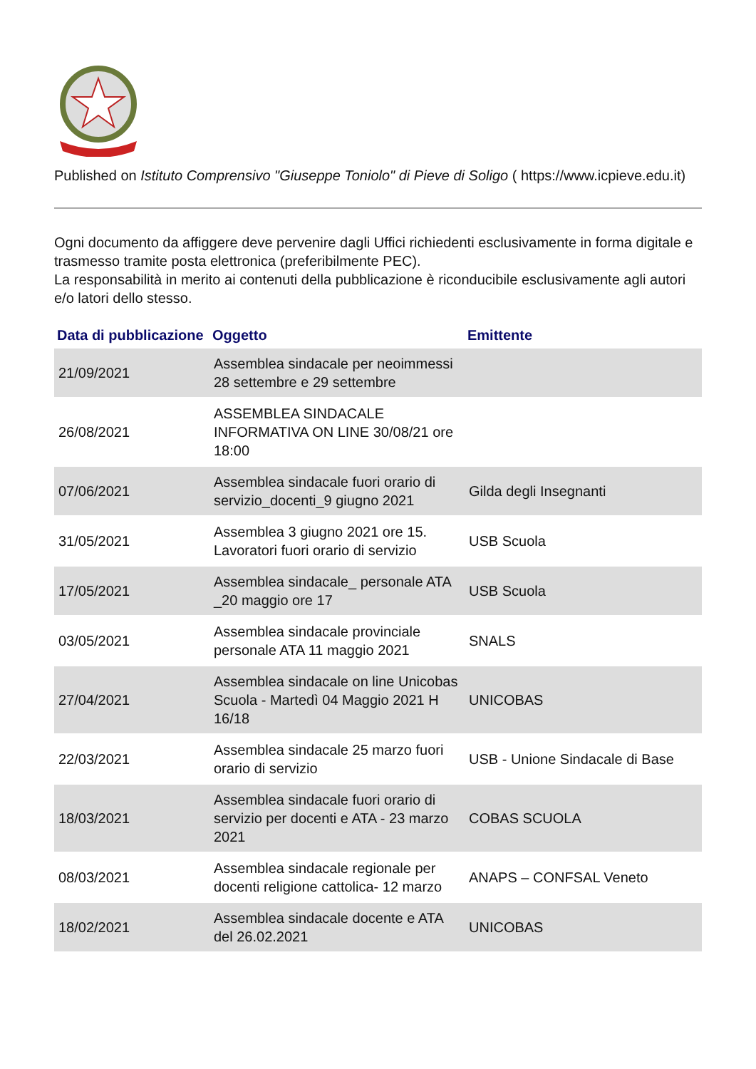Published on Istituto Comprensivo "Giuseppe Toniolo" di Pieve di Soligo ( https://www.icpieve.edu.it)
Ogni documento da affiggere deve pervenire dagli Uffici richiedenti esclusivamente in forma digitale e trasmesso tramite posta elettronica (preferibilmente PEC).
La responsabilità in merito ai contenuti della pubblicazione è riconducibile esclusivamente agli autori e/o latori dello stesso.
| Data di pubblicazione | Oggetto | Emittente |
| --- | --- | --- |
| 21/09/2021 | Assemblea sindacale per neoimmessi 28 settembre e 29 settembre | |
| 26/08/2021 | ASSEMBLEA SINDACALE INFORMATIVA ON LINE 30/08/21 ore 18:00 | |
| 07/06/2021 | Assemblea sindacale fuori orario di servizio_docenti_9 giugno 2021 | Gilda degli Insegnanti |
| 31/05/2021 | Assemblea 3 giugno 2021 ore 15. Lavoratori fuori orario di servizio | USB Scuola |
| 17/05/2021 | Assemblea sindacale_ personale ATA _20 maggio ore 17 | USB Scuola |
| 03/05/2021 | Assemblea sindacale provinciale personale ATA 11 maggio 2021 | SNALS |
| 27/04/2021 | Assemblea sindacale on line Unicobas Scuola - Martedì 04 Maggio 2021 H 16/18 | UNICOBAS |
| 22/03/2021 | Assemblea sindacale 25 marzo fuori orario di servizio | USB - Unione Sindacale di Base |
| 18/03/2021 | Assemblea sindacale fuori orario di servizio per docenti e ATA - 23 marzo 2021 | COBAS SCUOLA |
| 08/03/2021 | Assemblea sindacale regionale per docenti religione cattolica- 12 marzo | ANAPS – CONFSAL Veneto |
| 18/02/2021 | Assemblea sindacale docente e ATA del 26.02.2021 | UNICOBAS |